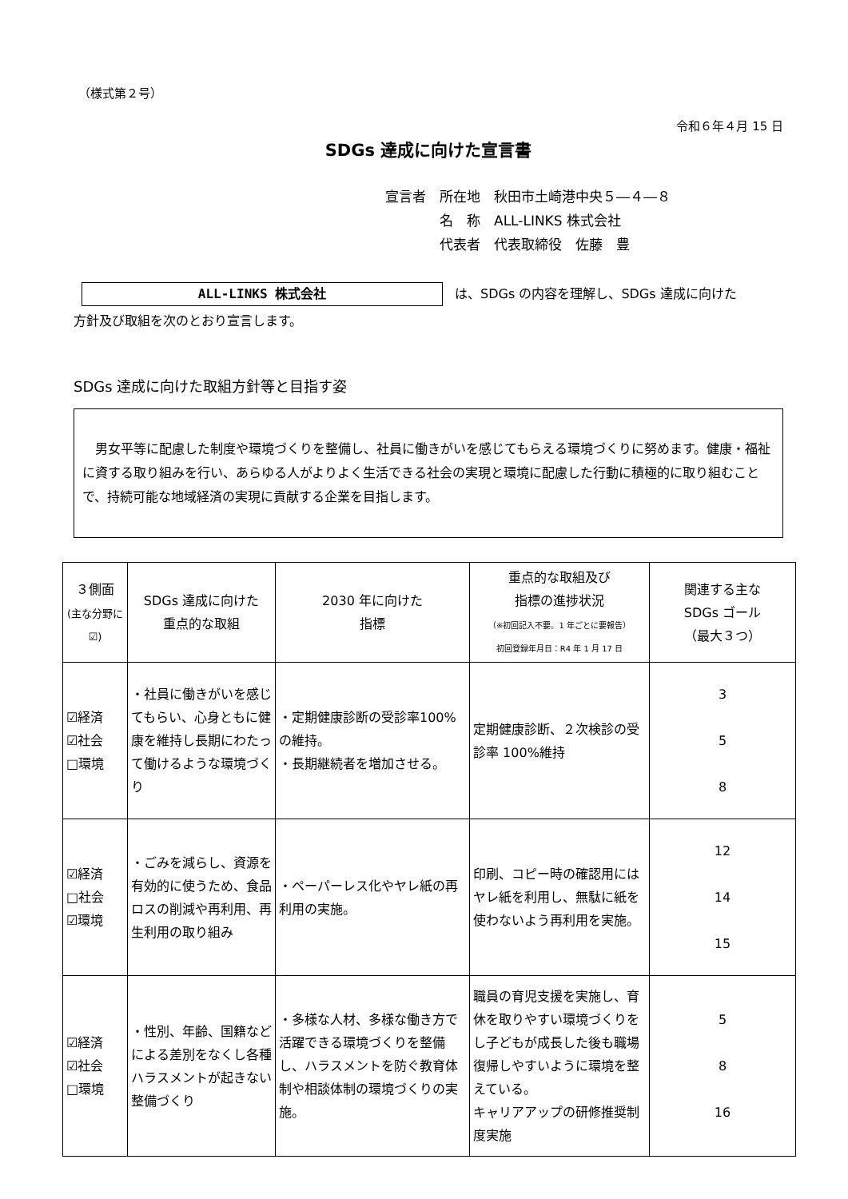（様式第２号）
令和６年４月 15 日
SDGs 達成に向けた宣言書
宣言者　所在地　秋田市土崎港中央５―４―８
　　　　名　称　ALL-LINKS 株式会社
　　　　代表者　代表取締役　佐藤　豊
ALL-LINKS 株式会社 は、SDGs の内容を理解し、SDGs 達成に向けた
方針及び取組を次のとおり宣言します。
SDGs 達成に向けた取組方針等と目指す姿
　男女平等に配慮した制度や環境づくりを整備し、社員に働きがいを感じてもらえる環境づくりに努めます。健康・福祉に資する取り組みを行い、あらゆる人がよりよく生活できる社会の実現と環境に配慮した行動に積極的に取り組むことで、持続可能な地域経済の実現に貢献する企業を目指します。
| ３側面 (主な分野に☑) | SDGs 達成に向けた 重点的な取組 | 2030 年に向けた 指標 | 重点的な取組及び 指標の進捗状況 （※初回記入不要。1 年ごとに要報告） 初回登録年月日：R4 年 1 月 17 日 | 関連する主な SDGs ゴール （最大３つ） |
| --- | --- | --- | --- | --- |
| ☑経済 ☑社会 □環境 | ・社員に働きがいを感じてもらい、心身ともに健康を維持し長期にわたって働けるような環境づくり | ・定期健康診断の受診率100%の維持。 ・長期継続者を増加させる。 | 定期健康診断、２次検診の受診率 100%維持 | 3 5 8 |
| ☑経済 □社会 ☑環境 | ・ごみを減らし、資源を有効的に使うため、食品ロスの削減や再利用、再生利用の取り組み | ・ペーパーレス化やヤレ紙の再利用の実施。 | 印刷、コピー時の確認用にはヤレ紙を利用し、無駄に紙を使わないよう再利用を実施。 | 12 14 15 |
| ☑経済 ☑社会 □環境 | ・性別、年齢、国籍などによる差別をなくし各種ハラスメントが起きない整備づくり | ・多様な人材、多様な働き方で活躍できる環境づくりを整備し、ハラスメントを防ぐ教育体制や相談体制の環境づくりの実施。 | 職員の育児支援を実施し、育休を取りやすい環境づくりをし子どもが成長した後も職場復帰しやすいように環境を整えている。 キャリアアップの研修推奨制度実施 | 5 8 16 |